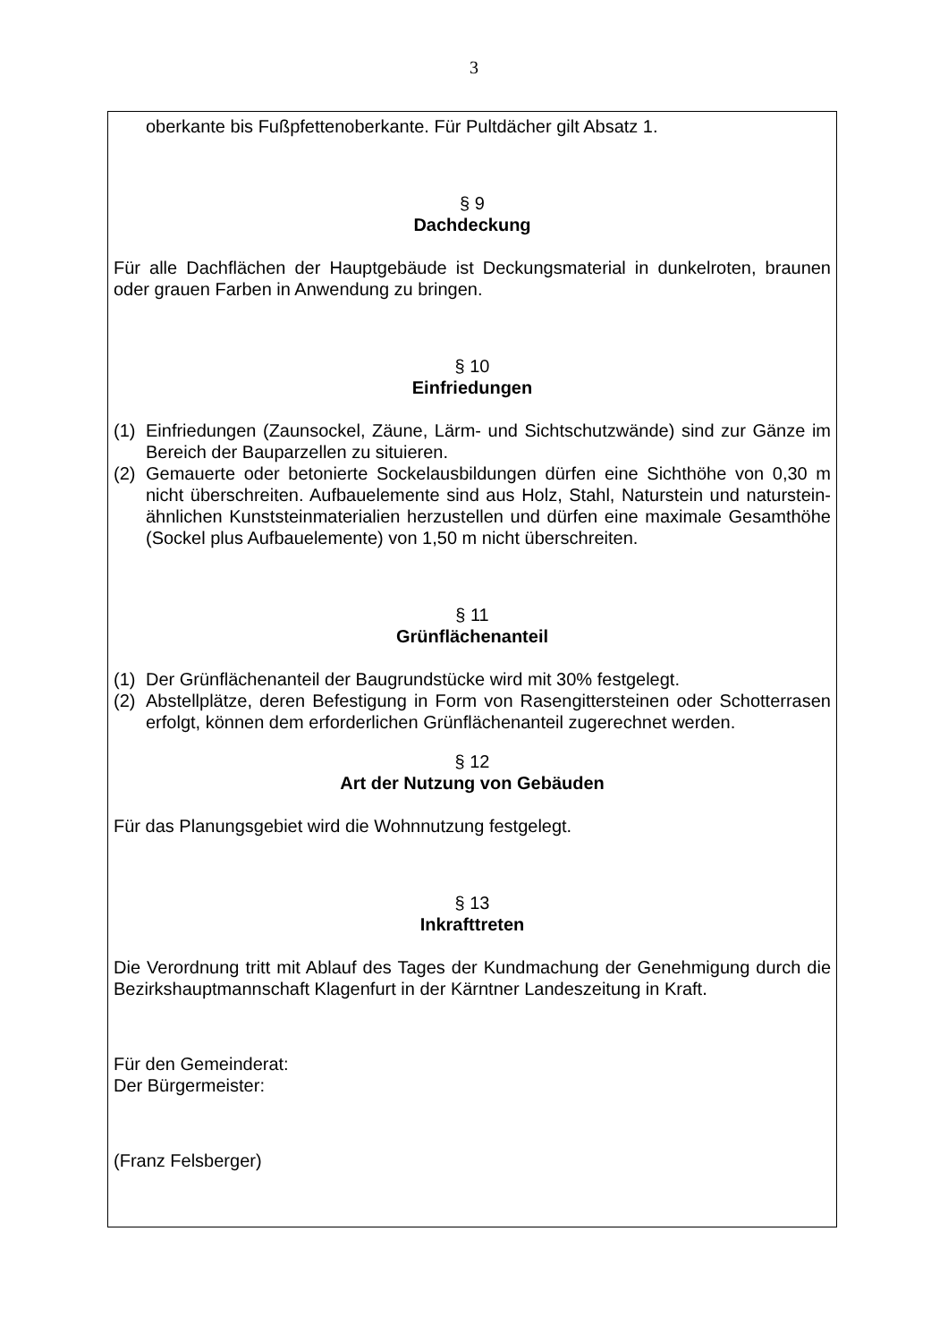3
oberkante bis Fußpfettenoberkante. Für Pultdächer gilt Absatz 1.
§ 9
Dachdeckung
Für alle Dachflächen der Hauptgebäude ist Deckungsmaterial in dunkelroten, braunen oder grauen Farben in Anwendung zu bringen.
§ 10
Einfriedungen
(1) Einfriedungen (Zaunsockel, Zäune, Lärm- und Sichtschutzwände) sind zur Gänze im Bereich der Bauparzellen zu situieren.
(2) Gemauerte oder betonierte Sockelausbildungen dürfen eine Sichthöhe von 0,30 m nicht überschreiten. Aufbauelemente sind aus Holz, Stahl, Naturstein und naturstein-ähnlichen Kunststeinmaterialien herzustellen und dürfen eine maximale Gesamthöhe (Sockel plus Aufbauelemente) von 1,50 m nicht überschreiten.
§ 11
Grünflächenanteil
(1) Der Grünflächenanteil der Baugrundstücke wird mit 30% festgelegt.
(2) Abstellplätze, deren Befestigung in Form von Rasengittersteinen oder Schotterrasen erfolgt, können dem erforderlichen Grünflächenanteil zugerechnet werden.
§ 12
Art der Nutzung von Gebäuden
Für das Planungsgebiet wird die Wohnnutzung festgelegt.
§ 13
Inkrafttreten
Die Verordnung tritt mit Ablauf des Tages der Kundmachung der Genehmigung durch die Bezirkshauptmannschaft Klagenfurt in der Kärntner Landeszeitung in Kraft.
Für den Gemeinderat:
Der Bürgermeister:
(Franz Felsberger)